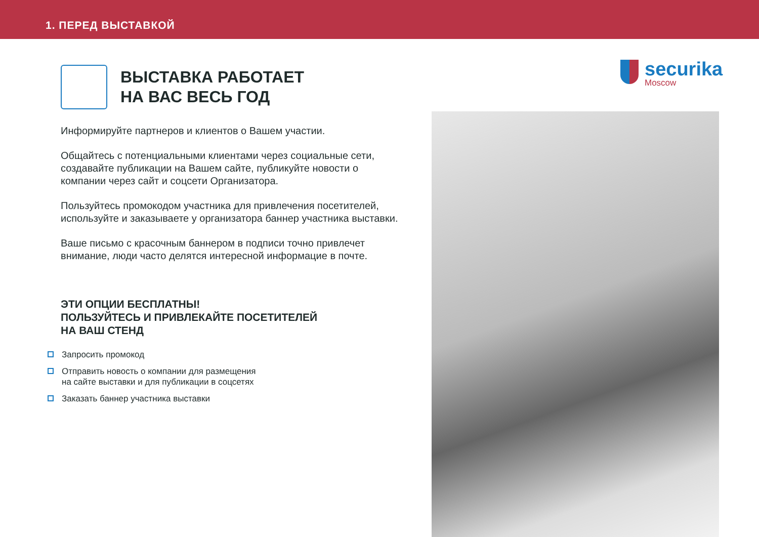1. ПЕРЕД ВЫСТАВКОЙ
securika
Moscow
ВЫСТАВКА РАБОТАЕТ
НА ВАС ВЕСЬ ГОД
Информируйте партнеров и клиентов о Вашем участии.
Общайтесь с потенциальными клиентами через социальные сети, создавайте публикации на Вашем сайте, публикуйте новости о компании через сайт и соцсети Организатора.
Пользуйтесь промокодом участника для привлечения посетителей, используйте и заказываете у организатора баннер участника выставки.
Ваше письмо с красочным баннером в подписи точно привлечет внимание, люди часто делятся интересной информацие в почте.
ЭТИ ОПЦИИ БЕСПЛАТНЫ!
ПОЛЬЗУЙТЕСЬ И ПРИВЛЕКАЙТЕ ПОСЕТИТЕЛЕЙ
НА ВАШ СТЕНД
Запросить промокод
Отправить новость о компании для размещения
на сайте выставки и для публикации в соцсетях
Заказать баннер участника выставки